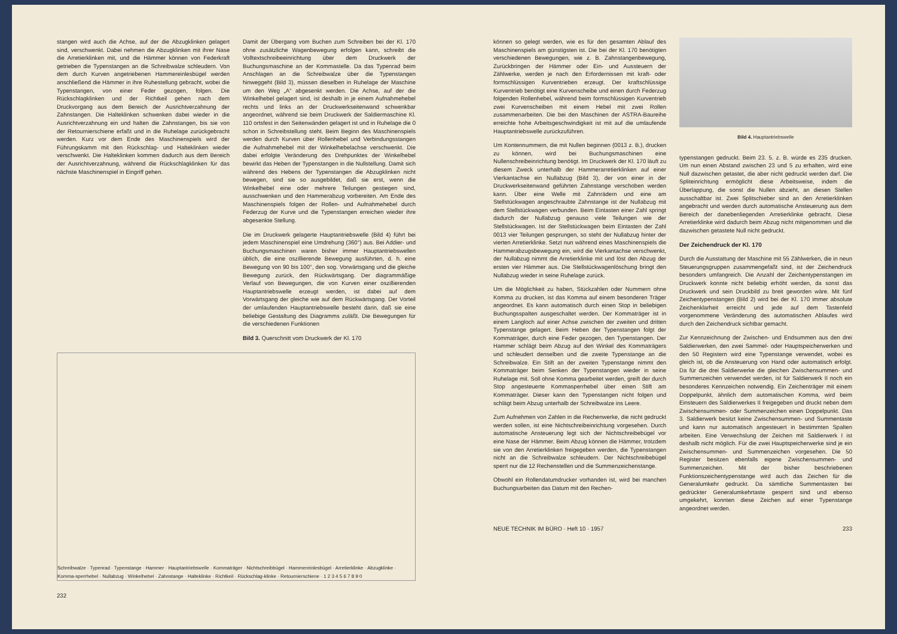stangen wird auch die Achse, auf der die Abzugklinken gelagert sind, verschwenkt. Dabei nehmen die Abzugklinken mit ihrer Nase die Arretierklinken mit, und die Hämmer können von Federkraft getrieben die Typenstangen an die Schreibwalze schleudern. Von dem durch Kurven angetriebenen Hammereinlesbügel werden anschließend die Hämmer in ihre Ruhestellung gebracht, wobei die Typenstangen, von einer Feder gezogen, folgen. Die Rückschlagklinken und der Richtkeil gehen nach dem Druckvorgang aus dem Bereich der Ausrichtverzahnung der Zahnstangen. Die Halteklinken schwenken dabei wieder in die Ausrichtverzahnung ein und halten die Zahnstangen, bis sie von der Retourniers­chiene erfaßt und in die Ruhelage zurückgebracht werden. Kurz vor dem Ende des Maschinenspiels wird der Führungskamm mit den Rückschlag- und Halteklinken wieder verschwenkt. Die Halteklinken kommen dadurch aus dem Bereich der Ausrichtverzahnung, während die Rückschlagklinken für das nächste Maschinenspiel in Eingriff gehen.
Damit der Übergang vom Buchen zum Schreiben bei der Kl. 170 ohne zusätzliche Wagenbewegung erfolgen kann, schreibt die Volltextschreibeeinrichtung über dem Druckwerk der Buchungsmaschine an der Kommastelle. Da das Typenrad beim Anschlagen an die Schreibwalze über die Typenstangen hinweggeht (Bild 3), müssen dieselben in Ruhelage der Maschine um den Weg „A“ abgesenkt werden. Die Achse, auf der die Winkelhebel gelagert sind, ist deshalb in je einem Aufnahmehebel rechts und links an der Druckwerkseitenwand schwenkbar angeordnet, während sie beim Druckwerk der Saldiermaschine Kl. 110 ortsfest in den Seitenwänden gelagert ist und in Ruhelage die 0 schon in Schreibstellung steht. Beim Beginn des Maschinenspiels werden durch Kurven über Rollenhebel und Verbindungsstangen die Aufnahmehebel mit der Winkelhebelachse verschwenkt. Die dabei erfolgte Veränderung des Drehpunktes der Winkelhebel bewirkt das Heben der Typenstangen in die Nullstellung. Damit sich während des Hebens der Typenstangen die Abzugklinken nicht bewegen, sind sie so ausgebildet, daß sie erst, wenn die Winkelhebel eine oder mehrere Teilungen gestiegen sind, ausschwenken und den Hammerabzug vorbereiten. Am Ende des Maschinenspiels folgen der Rollen- und Aufnahmehebel durch Federzug der Kurve und die Typenstangen erreichen wieder ihre abgesenkte Stellung.
Die im Druckwerk gelagerte Hauptantriebswelle (Bild 4) führt bei jedem Maschinenspiel eine Umdrehung (360°) aus. Bei Addier- und Buchungsmaschinen waren bisher immer Hauptantriebswellen üblich, die eine oszillierende Bewegung ausführten, d. h. eine Bewegung von 90 bis 100°, den sog. Vorwärtsgang und die gleiche Bewegung zurück, den Rückwärtsgang. Der diagrammäßige Verlauf von Bewegungen, die von Kurven einer oszillierenden Hauptantriebswelle erzeugt werden, ist dabei auf dem Vorwärtsgang der gleiche wie auf dem Rückwärtsgang. Der Vorteil der umlaufenden Hauptantriebswelle besteht darin, daß sie eine beliebige Gestaltung des Diagramms zuläßt. Die Bewegungen für die verschiedenen Funktionen
Bild 3. Querschnitt vom Druckwerk der Kl. 170
Schreibwalze · Typenrad · Typenstange · Hammer · Hauptantriebswelle · Kommaträger · Nichtschreibbügel · Hammereinlesbügel · Arretierklinke · Abzugklinke · Komma-sperrhebel · Nullabzug · Winkelhebel · Zahnstange · Halteklinke · Richtkeil · Rückschlag-klinke · Retourniers­chiene · 1 2 3 4 5 6 7 8 9 0
232
können so gelegt werden, wie es für den gesamten Ablauf des Maschinenspiels am günstigsten ist. Die bei der Kl. 170 benötigten verschiedenen Bewegungen, wie z. B. Zahnstangenbewegung, Zurückbringen der Hämmer oder Ein- und Aussteuern der Zählwerke, werden je nach den Erfordernissen mit kraft- oder formschlüssigen Kurventrieben erzeugt. Der kraftschlüssige Kurventrieb benötigt eine Kurvenscheibe und einen durch Federzug folgenden Rollenhebel, während beim formschlüssigen Kurventrieb zwei Kurvenscheiben mit einem Hebel mit zwei Rollen zusammenarbeiten. Die bei den Maschinen der ASTRA-Baureihe erreichte hohe Arbeitsgeschwindigkeit ist mit auf die umlaufende Hauptantriebswelle zurückzuführen.
Um Kontennummern, die mit Nullen beginnen (0013 z. B.), drucken zu können, wird bei Buchungsmaschinen eine Nullenschreibeinrichtung benötigt. Im Druckwerk der Kl. 170 läuft zu diesem Zweck unterhalb der Hammerarretierklinken auf einer Vierkantachse ein Nullabzug (Bild 3), der von einer in der Druckwerkseitenwand geführten Zahnstange verschoben werden kann. Über eine Welle mit Zahnrädern und eine am Stellstückwagen angeschraubte Zahnstange ist der Nullabzug mit dem Stellstückwagen verbunden. Beim Eintasten einer Zahl springt dadurch der Nullabzug genauso viele Teilungen wie der Stellstückwagen. Ist der Stellstückwagen beim Eintasten der Zahl 0013 vier Teilungen gesprungen, so steht der Nullabzug hinter der vierten Arretierklinke. Setzt nun während eines Maschinenspiels die Hammerabzugsbewegung ein, wird die Vierkantachse verschwenkt, der Nullabzug nimmt die Arretierklinke mit und löst den Abzug der ersten vier Hämmer aus. Die Stellstückwagenlöschung bringt den Nullabzug wieder in seine Ruhelage zurück.
Um die Möglichkeit zu haben, Stückzahlen oder Nummern ohne Komma zu drucken, ist das Komma auf einem besonderen Träger angeordnet. Es kann automatisch durch einen Stop in beliebigen Buchungsspalten ausgeschaltet werden. Der Kommaträger ist in einem Langloch auf einer Achse zwischen der zweiten und dritten Typenstange gelagert. Beim Heben der Typenstangen folgt der Kommaträger, durch eine Feder gezogen, den Typenstangen. Der Hammer schlägt beim Abzug auf den Winkel des Kommaträgers und schleudert denselben und die zweite Typenstange an die Schreibwalze. Ein Stift an der zweiten Typenstange nimmt den Kommaträger beim Senken der Typenstangen wieder in seine Ruhelage mit. Soll ohne Komma gearbeitet werden, greift der durch Stop angesteuerte Kommasperrhebel über einen Stift am Kommaträger. Dieser kann den Typenstangen nicht folgen und schlägt beim Abzug unterhalb der Schreibwalze ins Leere.
Zum Aufnehmen von Zahlen in die Rechenwerke, die nicht gedruckt werden sollen, ist eine Nichtschreibeinrichtung vorgesehen. Durch automatische Ansteuerung legt sich der Nichtschreibebügel vor eine Nase der Hämmer. Beim Abzug können die Hämmer, trotzdem sie von den Arretierklinken freigegeben werden, die Typenstangen nicht an die Schreibwalze schleudern. Der Nichtschreibebügel sperrt nur die 12 Rechenstellen und die Summenzeichenstange.
Obwohl ein Rollendatumdrucker vorhanden ist, wird bei manchen Buchungsarbeiten das Datum mit den Rechen-
Bild 4. Hauptantriebswelle
typenstangen gedruckt. Beim 23. 5. z. B. würde es 235 drucken. Um nun einen Abstand zwischen 23 und 5 zu erhalten, wird eine Null dazwischen getastet, die aber nicht gedruckt werden darf. Die Spliteinrichtung ermöglicht diese Arbeitsweise, indem die Überlappung, die sonst die Nullen abzieht, an diesen Stellen ausschaltbar ist. Zwei Splitschieber sind an den Arretierklinken angebracht und werden durch automatische Ansteuerung aus dem Bereich der danebenliegenden Arretierklinke gebracht. Diese Arretierklinke wird dadurch beim Abzug nicht mitgenommen und die dazwischen getastete Null nicht gedruckt.
Der Zeichendruck der Kl. 170
Durch die Ausstattung der Maschine mit 55 Zählwerken, die in neun Steuerungsgruppen zusammengefaßt sind, ist der Zeichendruck besonders umfangreich. Die Anzahl der Zeichentypenstangen im Druckwerk konnte nicht beliebig erhöht werden, da sonst das Druckwerk und sein Druckbild zu breit geworden wäre. Mit fünf Zeichentypenstangen (Bild 2) wird bei der Kl. 170 immer absolute Zeichenklarheit erreicht und jede auf dem Tastenfeld vorgenommene Veränderung des automatischen Ablaufes wird durch den Zeichendruck sichtbar gemacht.
Zur Kennzeichnung der Zwischen- und Endsummen aus den drei Saldierwerken, den zwei Sammel- oder Hauptspeicherwerken und den 50 Registern wird eine Typenstange verwendet, wobei es gleich ist, ob die Ansteuerung von Hand oder automatisch erfolgt. Da für die drei Saldierwerke die gleichen Zwischensummen- und Summenzeichen verwendet werden, ist für Saldierwerk II noch ein besonderes Kennzeichen notwendig. Ein Zeichenträger mit einem Doppelpunkt, ähnlich dem automatischen Komma, wird beim Einsteuern des Saldierwerkes II freigegeben und druckt neben dem Zwischensummen- oder Summenzeichen einen Doppelpunkt. Das 3. Saldierwerk besitzt keine Zwischensummen- und Summentaste und kann nur automatisch angesteuert in bestimmten Spalten arbeiten. Eine Verwechslung der Zeichen mit Saldierwerk I ist deshalb nicht möglich. Für die zwei Hauptspeicherwerke sind je ein Zwischensummen- und Summenzeichen vorgesehen. Die 50 Register besitzen ebenfalls eigene Zwischensummen- und Summenzeichen. Mit der bisher beschriebenen Funktionszeichentypenstange wird auch das Zeichen für die Generalumkehr gedruckt. Da sämtliche Summentasten bei gedrückter Generalumkehrtaste gesperrt sind und ebenso umgekehrt, konnten diese Zeichen auf einer Typenstange angeordnet werden.
NEUE TECHNIK IM BÜRO · Heft 10 · 1957 233